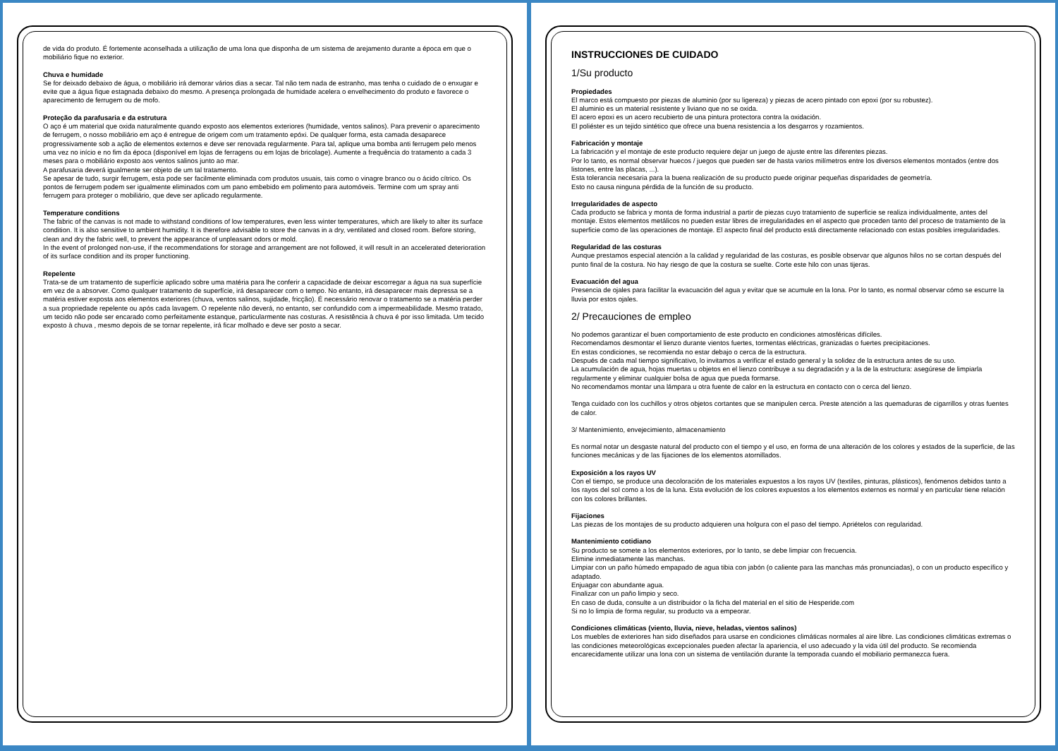de vida do produto. É fortemente aconselhada a utilização de uma lona que disponha de um sistema de arejamento durante a época em que o mobiliário fique no exterior.
Chuva e humidade
Se for deixado debaixo de água, o mobiliário irá demorar vários dias a secar. Tal não tem nada de estranho, mas tenha o cuidado de o enxugar e evite que a água fique estagnada debaixo do mesmo. A presença prolongada de humidade acelera o envelhecimento do produto e favorece o aparecimento de ferrugem ou de mofo.
Proteção da parafusaria e da estrutura
O aço é um material que oxida naturalmente quando exposto aos elementos exteriores (humidade, ventos salinos). Para prevenir o aparecimento de ferrugem, o nosso mobiliário em aço é entregue de origem com um tratamento epóxi. De qualquer forma, esta camada desaparece progressivamente sob a ação de elementos externos e deve ser renovada regularmente. Para tal, aplique uma bomba anti ferrugem pelo menos uma vez no início e no fim da época (disponível em lojas de ferragens ou em lojas de bricolage). Aumente a frequência do tratamento a cada 3 meses para o mobiliário exposto aos ventos salinos junto ao mar.
A parafusaria deverá igualmente ser objeto de um tal tratamento.
Se apesar de tudo, surgir ferrugem, esta pode ser facilmente eliminada com produtos usuais, tais como o vinagre branco ou o ácido cítrico. Os pontos de ferrugem podem ser igualmente eliminados com um pano embebido em polimento para automóveis. Termine com um spray anti ferrugem para proteger o mobiliário, que deve ser aplicado regularmente.
Temperature conditions
The fabric of the canvas is not made to withstand conditions of low temperatures, even less winter temperatures, which are likely to alter its surface condition. It is also sensitive to ambient humidity. It is therefore advisable to store the canvas in a dry, ventilated and closed room. Before storing, clean and dry the fabric well, to prevent the appearance of unpleasant odors or mold.
In the event of prolonged non-use, if the recommendations for storage and arrangement are not followed, it will result in an accelerated deterioration of its surface condition and its proper functioning.
Repelente
Trata-se de um tratamento de superfície aplicado sobre uma matéria para lhe conferir a capacidade de deixar escorregar a água na sua superfície em vez de a absorver. Como qualquer tratamento de superfície, irá desaparecer com o tempo. No entanto, irá desaparecer mais depressa se a matéria estiver exposta aos elementos exteriores (chuva, ventos salinos, sujidade, fricção). É necessário renovar o tratamento se a matéria perder a sua propriedade repelente ou após cada lavagem. O repelente não deverá, no entanto, ser confundido com a impermeabilidade. Mesmo tratado, um tecido não pode ser encarado como perfeitamente estanque, particularmente nas costuras. A resistência à chuva é por isso limitada. Um tecido exposto à chuva , mesmo depois de se tornar repelente, irá ficar molhado e deve ser posto a secar.
INSTRUCCIONES DE CUIDADO
1/Su producto
Propiedades
El marco está compuesto por piezas de aluminio (por su ligereza) y piezas de acero pintado con epoxi (por su robustez).
El aluminio es un material resistente y liviano que no se oxida.
El acero epoxi es un acero recubierto de una pintura protectora contra la oxidación.
El poliéster es un tejido sintético que ofrece una buena resistencia a los desgarros y rozamientos.
Fabricación y montaje
La fabricación y el montaje de este producto requiere dejar un juego de ajuste entre las diferentes piezas.
Por lo tanto, es normal observar huecos / juegos que pueden ser de hasta varios milímetros entre los diversos elementos montados (entre dos listones, entre las placas, ...).
Esta tolerancia necesaria para la buena realización de su producto puede originar pequeñas disparidades de geometría.
Esto no causa ninguna pérdida de la función de su producto.
Irregularidades de aspecto
Cada producto se fabrica y monta de forma industrial a partir de piezas cuyo tratamiento de superficie se realiza individualmente, antes del montaje. Estos elementos metálicos no pueden estar libres de irregularidades en el aspecto que proceden tanto del proceso de tratamiento de la superficie como de las operaciones de montaje. El aspecto final del producto está directamente relacionado con estas posibles irregularidades.
Regularidad de las costuras
Aunque prestamos especial atención a la calidad y regularidad de las costuras, es posible observar que algunos hilos no se cortan después del punto final de la costura. No hay riesgo de que la costura se suelte. Corte este hilo con unas tijeras.
Evacuación del agua
Presencia de ojales para facilitar la evacuación del agua y evitar que se acumule en la lona. Por lo tanto, es normal observar cómo se escurre la lluvia por estos ojales.
2/ Precauciones de empleo
No podemos garantizar el buen comportamiento de este producto en condiciones atmosféricas difíciles.
Recomendamos desmontar el lienzo durante vientos fuertes, tormentas eléctricas, granizadas o fuertes precipitaciones.
En estas condiciones, se recomienda no estar debajo o cerca de la estructura.
Después de cada mal tiempo significativo, lo invitamos a verificar el estado general y la solidez de la estructura antes de su uso.
La acumulación de agua, hojas muertas u objetos en el lienzo contribuye a su degradación y a la de la estructura: asegúrese de limpiarla regularmente y eliminar cualquier bolsa de agua que pueda formarse.
No recomendamos montar una lámpara u otra fuente de calor en la estructura en contacto con o cerca del lienzo.
Tenga cuidado con los cuchillos y otros objetos cortantes que se manipulen cerca. Preste atención a las quemaduras de cigarrillos y otras fuentes de calor.
3/ Mantenimiento, envejecimiento, almacenamiento
Es normal notar un desgaste natural del producto con el tiempo y el uso, en forma de una alteración de los colores y estados de la superficie, de las funciones mecánicas y de las fijaciones de los elementos atornillados.
Exposición a los rayos UV
Con el tiempo, se produce una decoloración de los materiales expuestos a los rayos UV (textiles, pinturas, plásticos), fenómenos debidos tanto a los rayos del sol como a los de la luna. Esta evolución de los colores expuestos a los elementos externos es normal y en particular tiene relación con los colores brillantes.
Fijaciones
Las piezas de los montajes de su producto adquieren una holgura con el paso del tiempo. Apriételos con regularidad.
Mantenimiento cotidiano
Su producto se somete a los elementos exteriores, por lo tanto, se debe limpiar con frecuencia.
Elimine inmediatamente las manchas.
Limpiar con un paño húmedo empapado de agua tibia con jabón (o caliente para las manchas más pronunciadas), o con un producto específico y adaptado.
Enjuagar con abundante agua.
Finalizar con un paño limpio y seco.
En caso de duda, consulte a un distribuidor o la ficha del material en el sitio de Hesperide.com
Si no lo limpia de forma regular, su producto va a empeorar.
Condiciones climáticas (viento, lluvia, nieve, heladas, vientos salinos)
Los muebles de exteriores han sido diseñados para usarse en condiciones climáticas normales al aire libre. Las condiciones climáticas extremas o las condiciones meteorológicas excepcionales pueden afectar la apariencia, el uso adecuado y la vida útil del producto. Se recomienda encarecidamente utilizar una lona con un sistema de ventilación durante la temporada cuando el mobiliario permanezca fuera.